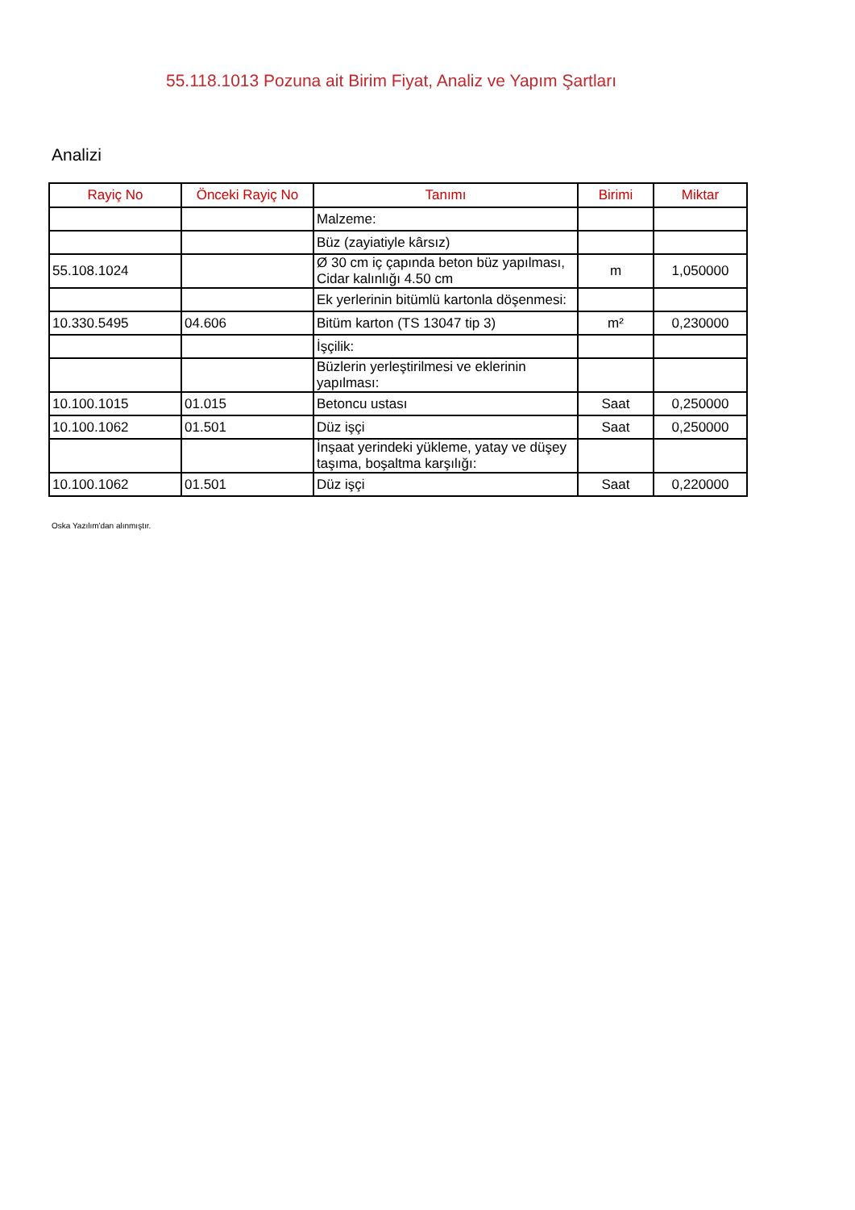55.118.1013 Pozuna ait Birim Fiyat, Analiz ve Yapım Şartları
Analizi
| Rayiç No | Önceki Rayiç No | Tanımı | Birimi | Miktar |
| --- | --- | --- | --- | --- |
| | | Malzeme: | | |
| | | Büz (zayiatiyle kârsız) | | |
| 55.108.1024 | | Ø 30 cm iç çapında beton büz yapılması, Cidar kalınlığı 4.50 cm | m | 1,050000 |
| | | Ek yerlerinin bitümlü kartonla döşenmesi: | | |
| 10.330.5495 | 04.606 | Bitüm karton (TS 13047 tip 3) | m² | 0,230000 |
| | | İşçilik: | | |
| | | Büzlerin yerleştirilmesi ve eklerinin yapılması: | | |
| 10.100.1015 | 01.015 | Betoncu ustası | Saat | 0,250000 |
| 10.100.1062 | 01.501 | Düz işçi | Saat | 0,250000 |
| | | İnşaat yerindeki yükleme, yatay ve düşey taşıma, boşaltma karşılığı: | | |
| 10.100.1062 | 01.501 | Düz işçi | Saat | 0,220000 |
Oska Yazılım'dan alınmıştır.